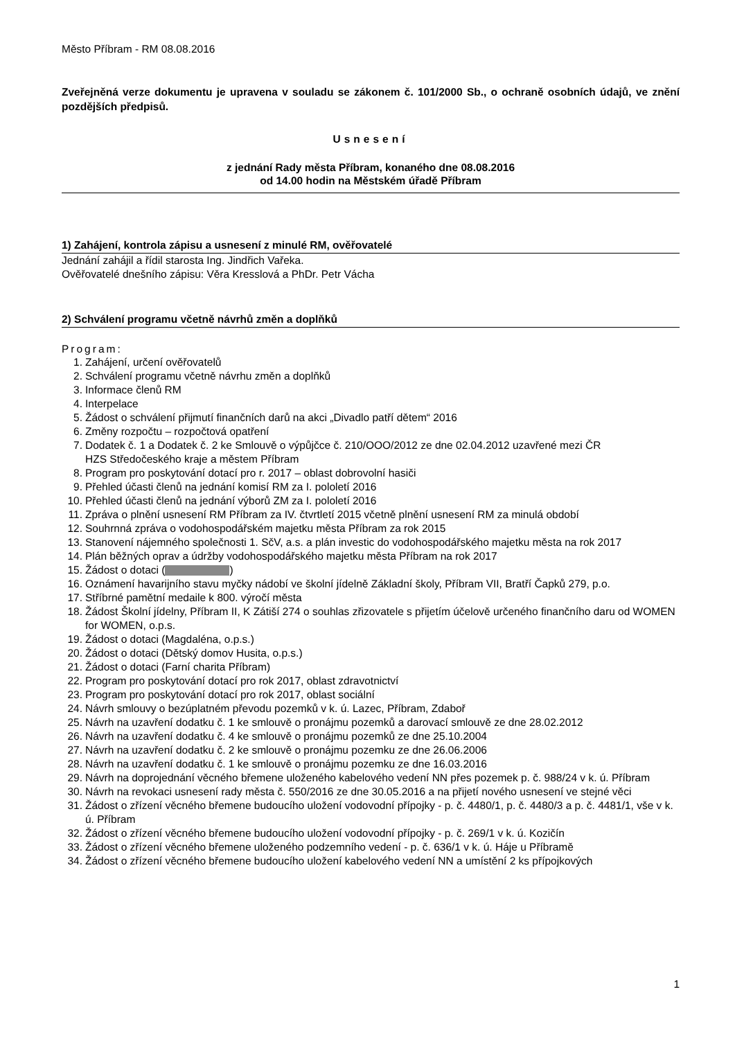Město Příbram - RM 08.08.2016
Zveřejněná verze dokumentu je upravena v souladu se zákonem č. 101/2000 Sb., o ochraně osobních údajů, ve znění pozdějších předpisů.
Usnesení
z jednání Rady města Příbram, konaného dne 08.08.2016
od 14.00 hodin na Městském úřadě Příbram
1) Zahájení, kontrola zápisu a usnesení z minulé RM, ověřovatelé
Jednání zahájil a řídil starosta Ing. Jindřich Vařeka.
Ověřovatelé dnešního zápisu: Věra Kresslová a PhDr. Petr Vácha
2) Schválení programu včetně návrhů změn a doplňků
Program:
1. Zahájení, určení ověřovatelů
2. Schválení programu včetně návrhu změn a doplňků
3. Informace členů RM
4. Interpelace
5. Žádost o schválení přijmutí finančních darů na akci „Divadlo patří dětem“ 2016
6. Změny rozpočtu – rozpočtová opatření
7. Dodatek č. 1 a Dodatek č. 2 ke Smlouvě o výpůjčce č. 210/OOO/2012 ze dne 02.04.2012 uzavřené mezi ČR
HZS Středočeského kraje a městem Příbram
8. Program pro poskytování dotací pro r. 2017 – oblast dobrovolní hasiči
9. Přehled účasti členů na jednání komisí RM za I. pololetí 2016
10. Přehled účasti členů na jednání výborů ZM za I. pololetí 2016
11. Zpráva o plnění usnesení RM Příbram za IV. čtvrtletí 2015 včetně plnění usnesení RM za minulá období
12. Souhrnná zpráva o vodohospodářském majetku města Příbram za rok 2015
13. Stanovení nájemného společnosti 1. SčV, a.s. a plán investic do vodohospodářského majetku města na rok 2017
14. Plán běžných oprav a údržby vodohospodářského majetku města Příbram na rok 2017
15. Žádost o dotaci ( )
16. Oznámení havarijního stavu myčky nádobí ve školní jídelně Základní školy, Příbram VII, Bratří Čapků 279, p.o.
17. Stříbrné pamětní medaile k 800. výročí města
18. Žádost Školní jídelny, Příbram II, K Zátiší 274 o souhlas zřizovatele s přijetím účelově určeného finančního daru od WOMEN for WOMEN, o.p.s.
19. Žádost o dotaci (Magdaléna, o.p.s.)
20. Žádost o dotaci (Dětský domov Husita, o.p.s.)
21. Žádost o dotaci (Farní charita Příbram)
22. Program pro poskytování dotací pro rok 2017, oblast zdravotnictví
23. Program pro poskytování dotací pro rok 2017, oblast sociální
24. Návrh smlouvy o bezúplatném převodu pozemků v k. ú. Lazec, Příbram, Zdaboř
25. Návrh na uzavření dodatku č. 1 ke smlouvě o pronájmu pozemků a darovací smlouvě ze dne 28.02.2012
26. Návrh na uzavření dodatku č. 4 ke smlouvě o pronájmu pozemků ze dne 25.10.2004
27. Návrh na uzavření dodatku č. 2 ke smlouvě o pronájmu pozemku ze dne 26.06.2006
28. Návrh na uzavření dodatku č. 1 ke smlouvě o pronájmu pozemku ze dne 16.03.2016
29. Návrh na doprojednání věcného břemene uloženého kabelového vedení NN přes pozemek p. č. 988/24 v k. ú. Příbram
30. Návrh na revokaci usnesení rady města č. 550/2016 ze dne 30.05.2016 a na přijetí nového usnesení ve stejné věci
31. Žádost o zřízení věcného břemene budoucího uložení vodovodní přípojky - p. č. 4480/1, p. č. 4480/3 a p. č. 4481/1, vše v k. ú. Příbram
32. Žádost o zřízení věcného břemene budoucího uložení vodovodní přípojky - p. č. 269/1 v k. ú. Kozičín
33. Žádost o zřízení věcného břemene uloženého podzemního vedení - p. č. 636/1 v k. ú. Háje u Příbramě
34. Žádost o zřízení věcného břemene budoucího uložení kabelového vedení NN a umístění 2 ks přípojkových
1